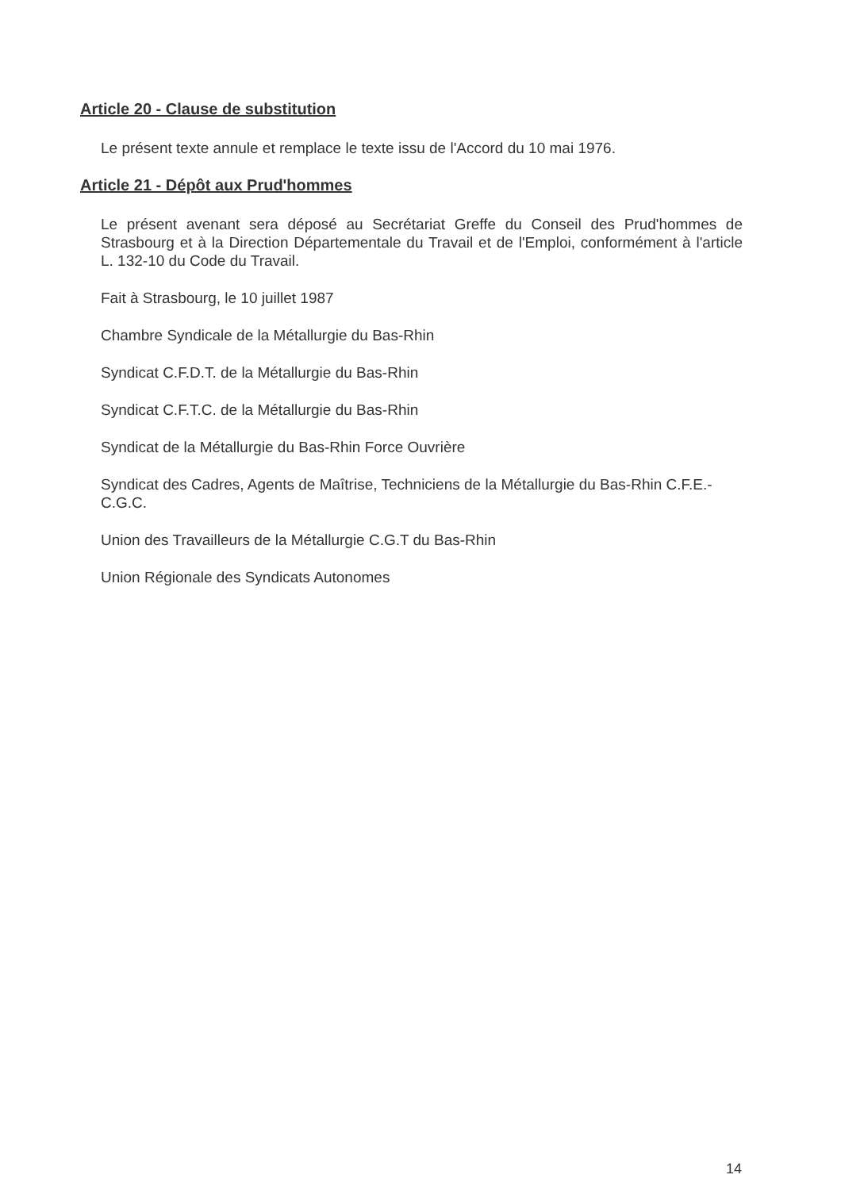Article 20 - Clause de substitution
Le présent texte annule et remplace le texte issu de l'Accord du 10 mai 1976.
Article 21 - Dépôt aux Prud'hommes
Le présent avenant sera déposé au Secrétariat Greffe du Conseil des Prud'hommes de Strasbourg et à la Direction Départementale du Travail et de l'Emploi, conformément à l'article L. 132-10 du Code du Travail.
Fait à Strasbourg, le 10 juillet 1987
Chambre Syndicale de la Métallurgie du Bas-Rhin
Syndicat C.F.D.T. de la Métallurgie du Bas-Rhin
Syndicat C.F.T.C. de la Métallurgie du Bas-Rhin
Syndicat de la Métallurgie du Bas-Rhin Force Ouvrière
Syndicat des Cadres, Agents de Maîtrise, Techniciens de la Métallurgie du Bas-Rhin C.F.E.-C.G.C.
Union des Travailleurs de la Métallurgie C.G.T du Bas-Rhin
Union Régionale des Syndicats Autonomes
14